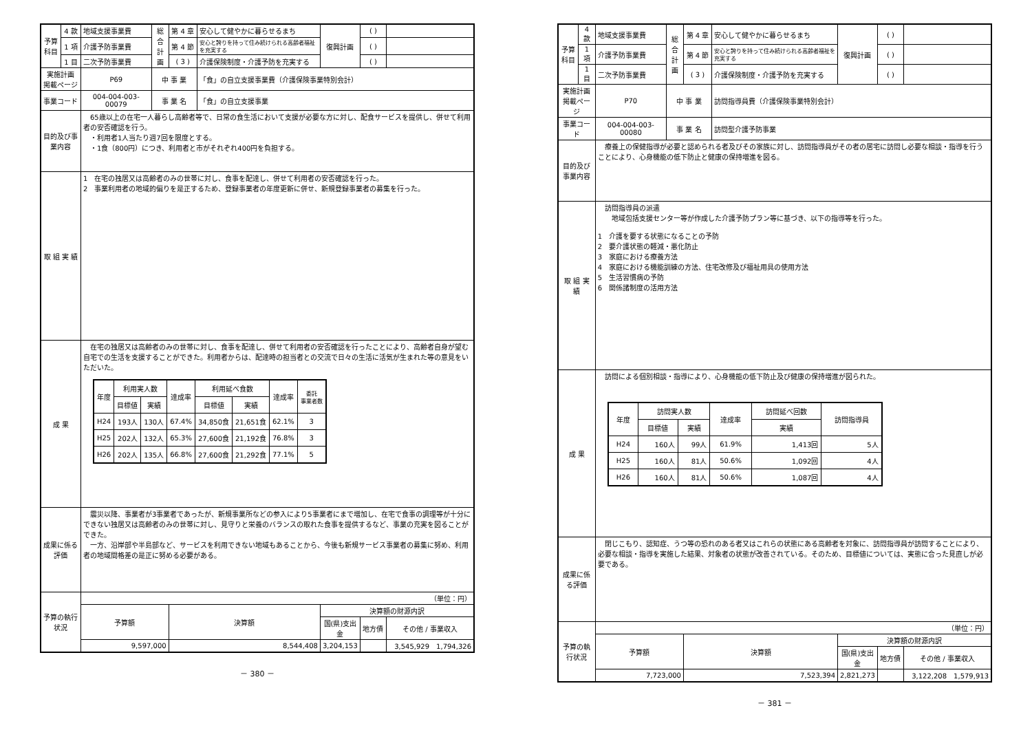| 予算科目 | 4 款 | 地域支援事業費 | 総合計画 | 第 4 章 | 安心して健やかに暮らせるまち | 復興計画 | ( ) | |
| | 1 項 | 介護予防事業費 | | 第 4 節 | 安心と誇りを持って住み続けられる高齢者福祉を充実する | | ( ) | |
| | 1 目 | 二次予防事業費 | | ( 3 ) | 介護保険制度・介護予防を充実する | | ( ) | |
| 実施計画 掲載ページ | | P69 | 中 事 業 | | 「食」の自立支援事業費（介護保険事業特別会計） | | | |
| 事業コード | | 004-004-003-00079 | 事 業 名 | | 「食」の自立支援事業 | | | |
| 目的及び事業内容 | | 65歳以上の在宅一人暮らし高齢者等で、日常の食生活において支援が必要な方に対し、配食サービスを提供し、併せて利用者の安否確認を行う。 ・利用者1人当たり週7回を限度とする。 ・1食（800円）につき、利用者と市がそれぞれ400円を負担する。 | | | | | | |
| 取 組 実 績 | | 1 在宅の独居又は高齢者のみの世帯に対し、食事を配達し、併せて利用者の安否確認を行った。 2 事業利用者の地域的偏りを是正するため、登録事業者の年度更新に併せ、新規登録事業者の募集を行った。 | | | | | | |
| 成 果 | | 在宅の独居又は高齢者のみの世帯に対し、食事を配達し、併せて利用者の安否確認を行ったことにより、高齢者自身が望む自宅での生活を支援することができた。利用者からは、配達時の担当者との交流で日々の生活に活気が生まれた等の意見をいただいた。 / 年度 / 利用実人数 / / 達成率 / 利用延べ食数 / / 達成率 / 委託 事業者数 / / --- / --- / --- / --- / --- / --- / --- / --- / / / 目標値 / 実績 / / 目標値 / 実績 / / / / H24 / 193人 / 130人 / 67.4% / 34,850食 / 21,651食 / 62.1% / 3 / / H25 / 202人 / 132人 / 65.3% / 27,600食 / 21,192食 / 76.8% / 3 / / H26 / 202人 / 135人 / 66.8% / 27,600食 / 21,292食 / 77.1% / 5 / | | | | | | |
| 成果に係る評価 | | 震災以降、事業者が3事業者であったが、新規事業所などの参入により5事業者にまで増加し、在宅で食事の調理等が十分にできない独居又は高齢者のみの世帯に対し、見守りと栄養のバランスの取れた食事を提供するなど、事業の充実を図ることができた。 一方、沿岸部や半島部など、サービスを利用できない地域もあることから、今後も新規サービス事業者の募集に努め、利用者の地域間格差の是正に努める必要がある。 | | | | | | |
| 予算の執行状況 | | （単位：円） | | | | | | |
| | | 予算額 | | 決算額 | | 決算額の財源内訳 | | |
| | | | | | | 国(県)支出金 | 地方債 | その他 / 事業収入 |
| | | 9,597,000 | | 8,544,408 | | 3,204,153 | | 3,545,929 1,794,326 |
－ 380 －
| 予算科目 | 4 款 | 地域支援事業費 | 総合計画 | 第 4 章 | 安心して健やかに暮らせるまち | 復興計画 | ( ) | |
| | 1 項 | 介護予防事業費 | | 第 4 節 | 安心と誇りを持って住み続けられる高齢者福祉を充実する | | ( ) | |
| | 1 目 | 二次予防事業費 | | ( 3 ) | 介護保険制度・介護予防を充実する | | ( ) | |
| 実施計画 掲載ページ | | P70 | 中 事 業 | | 訪問指導員費（介護保険事業特別会計） | | | |
| 事業コード | | 004-004-003-00080 | 事 業 名 | | 訪問型介護予防事業 | | | |
| 目的及び事業内容 | | 療養上の保健指導が必要と認められる者及びその家族に対し、訪問指導員がその者の居宅に訪問し必要な相談・指導を行うことにより、心身機能の低下防止と健康の保持増進を図る。 | | | | | | |
| 取 組 実 績 | | 訪問指導員の派遣 地域包括支援センター等が作成した介護予防プラン等に基づき、以下の指導等を行った。 1 介護を要する状態になることの予防 2 要介護状態の軽減・悪化防止 3 家庭における療養方法 4 家庭における機能訓練の方法、住宅改修及び福祉用具の使用方法 5 生活習慣病の予防 6 関係諸制度の活用方法 | | | | | | |
| 成 果 | | 訪問による個別相談・指導により、心身機能の低下防止及び健康の保持増進が図られた。 / 年度 / 訪問実人数 / / 達成率 / 訪問延べ回数 / 訪問指導員 / / --- / --- / --- / --- / --- / --- / / / 目標値 / 実績 / / 実績 / / / H24 / 160人 / 99人 / 61.9% / 1,413回 / 5人 / / H25 / 160人 / 81人 / 50.6% / 1,092回 / 4人 / / H26 / 160人 / 81人 / 50.6% / 1,087回 / 4人 / | | | | | | |
| 成果に係る評価 | | 閉じこもり、認知症、うつ等の恐れのある者又はこれらの状態にある高齢者を対象に、訪問指導員が訪問することにより、必要な相談・指導を実施した結果、対象者の状態が改善されている。そのため、目標値については、実態に合った見直しが必要である。 | | | | | | |
| 予算の執行状況 | | （単位：円） | | | | | | |
| | | 予算額 | | 決算額 | | 決算額の財源内訳 | | |
| | | | | | | 国(県)支出金 | 地方債 | その他 / 事業収入 |
| | | 7,723,000 | | 7,523,394 | | 2,821,273 | | 3,122,208 1,579,913 |
－ 381 －